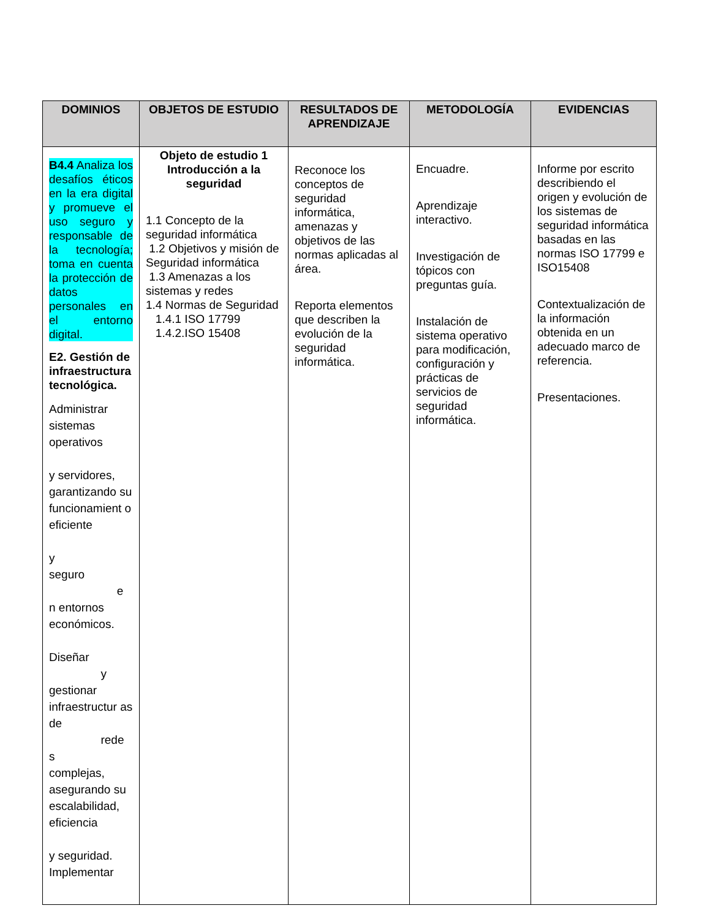| DOMINIOS | OBJETOS DE ESTUDIO | RESULTADOS DE APRENDIZAJE | METODOLOGÍA | EVIDENCIAS |
| --- | --- | --- | --- | --- |
| B4.4 Analiza los desafíos éticos en la era digital y promueve el uso seguro y responsable de la tecnología; toma en cuenta la protección de datos personales en el entorno digital. E2. Gestión de infraestructura tecnológica. Administrar sistemas operativos y servidores, garantizando su funcionamient o eficiente y seguro e n entornos económicos. Diseñar y gestionar infraestructur as de rede s complejas, asegurando su escalabilidad, eficiencia y seguridad. Implementar | Objeto de estudio 1 Introducción a la seguridad 1.1 Concepto de la seguridad informática 1.2 Objetivos y misión de Seguridad informática 1.3 Amenazas a los sistemas y redes 1.4 Normas de Seguridad 1.4.1 ISO 17799 1.4.2.ISO 15408 | Reconoce los conceptos de seguridad informática, amenazas y objetivos de las normas aplicadas al área. Reporta elementos que describen la evolución de la seguridad informática. | Encuadre. Aprendizaje interactivo. Investigación de tópicos con preguntas guía. Instalación de sistema operativo para modificación, configuración y prácticas de servicios de seguridad informática. | Informe por escrito describiendo el origen y evolución de los sistemas de seguridad informática basadas en las normas ISO 17799 e ISO15408 Contextualización de la información obtenida en un adecuado marco de referencia. Presentaciones. |